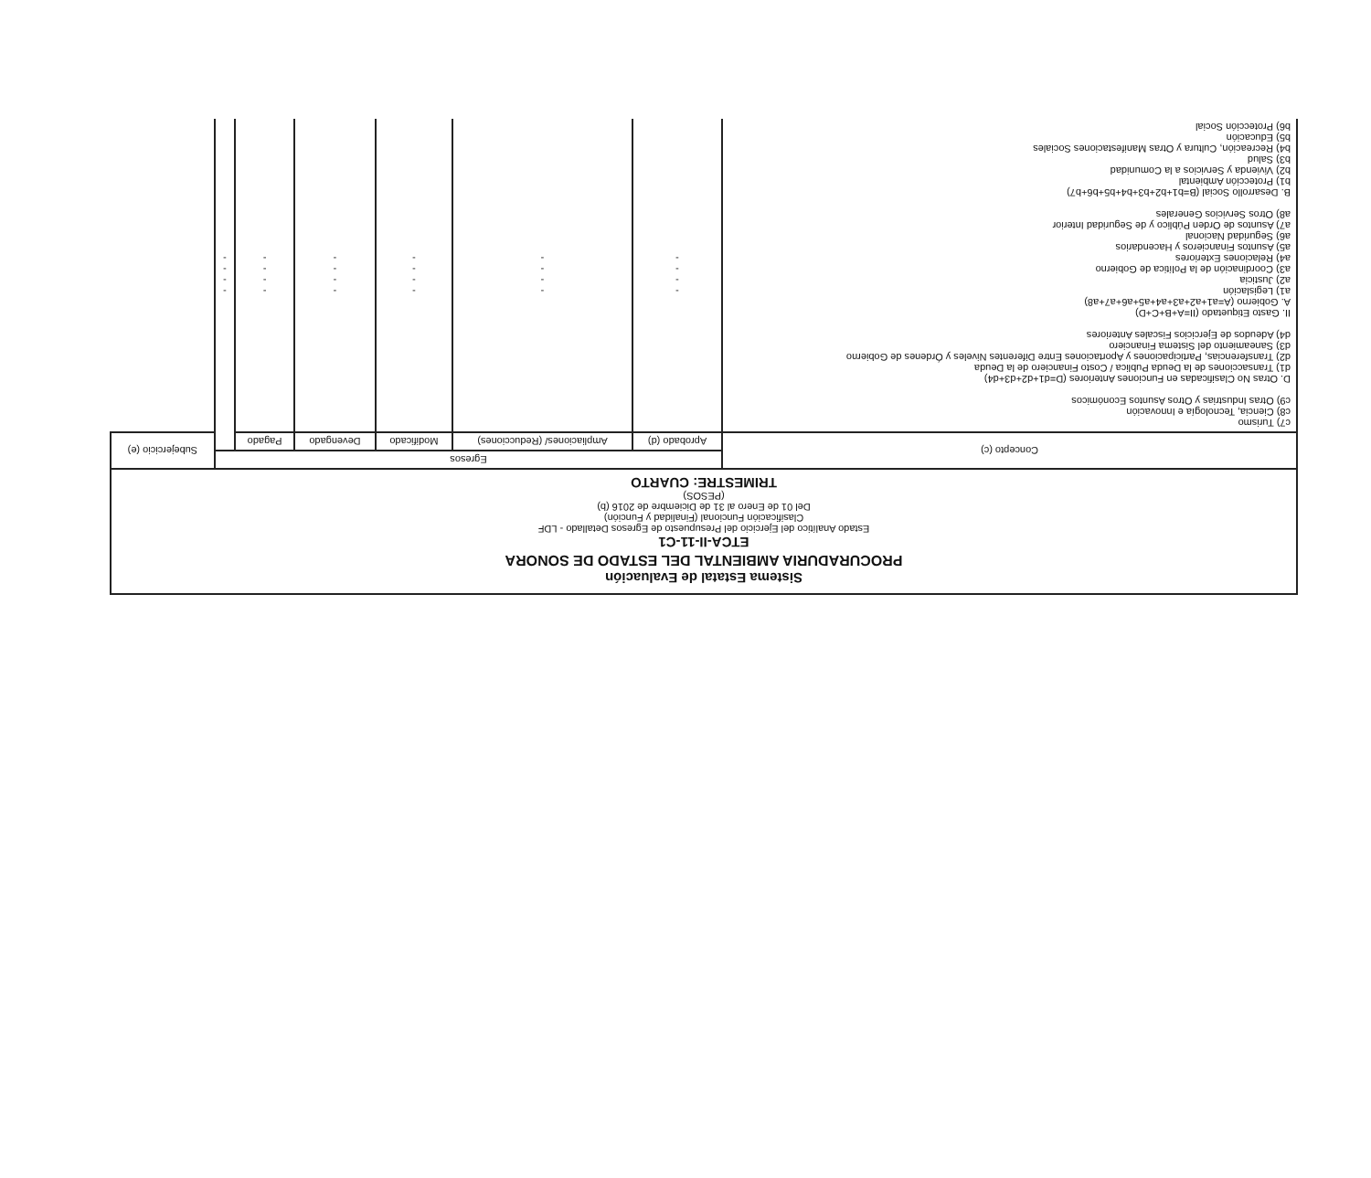Sistema Estatal de Evaluación
PROCURADURIA AMBIENTAL DEL ESTADO DE SONORA
ETCA-II-11-C1
Estado Analítico del Ejercicio del Presupuesto de Egresos Detallado - LDF
Clasificación Funcional (Finalidad y Función)
Del 01 de Enero al 31 de Diciembre de 2016 (b)
(PESOS)
TRIMESTRE: CUARTO
| Concepto (c) | Egresos | | | | | | Subejercicio (e) |
| --- | --- | --- | --- | --- | --- | --- | --- |
| | Aprobado (d) | Ampliaciones/ (Reducciones) | Modificado | Devengado | Pagado | | |
| c7) Turismo c8) Ciencia, Tecnología e Innovación c9) Otras Industrias y Otros Asuntos Económicos D. Otras No Clasificadas en Funciones Anteriores (D=d1+d2+d3+d4) d1) Transacciones de la Deuda Publica / Costo Financiero de la Deuda d2) Transferencias, Participaciones y Aportaciones Entre Diferentes Niveles y Órdenes de Gobierno d3) Saneamiento del Sistema Financiero d4) Adeudos de Ejercicios Fiscales Anteriores II. Gasto Etiquetado (II=A+B+C+D) A. Gobierno (A=a1+a2+a3+a4+a5+a6+a7+a8) a1) Legislación a2) Justicia a3) Coordinación de la Política de Gobierno a4) Relaciones Exteriores a5) Asuntos Financieros y Hacendarios a6) Seguridad Nacional a7) Asuntos de Orden Público y de Seguridad Interior a8) Otros Servicios Generales B. Desarrollo Social (B=b1+b2+b3+b4+b5+b6+b7) b1) Protección Ambiental b2) Vivienda y Servicios a la Comunidad b3) Salud b4) Recreación, Cultura y Otras Manifestaciones Sociales b5) Educación b6) Protección Social | - - - - | - - - - | - - - - | - - - - | - - - - | - - - - | |